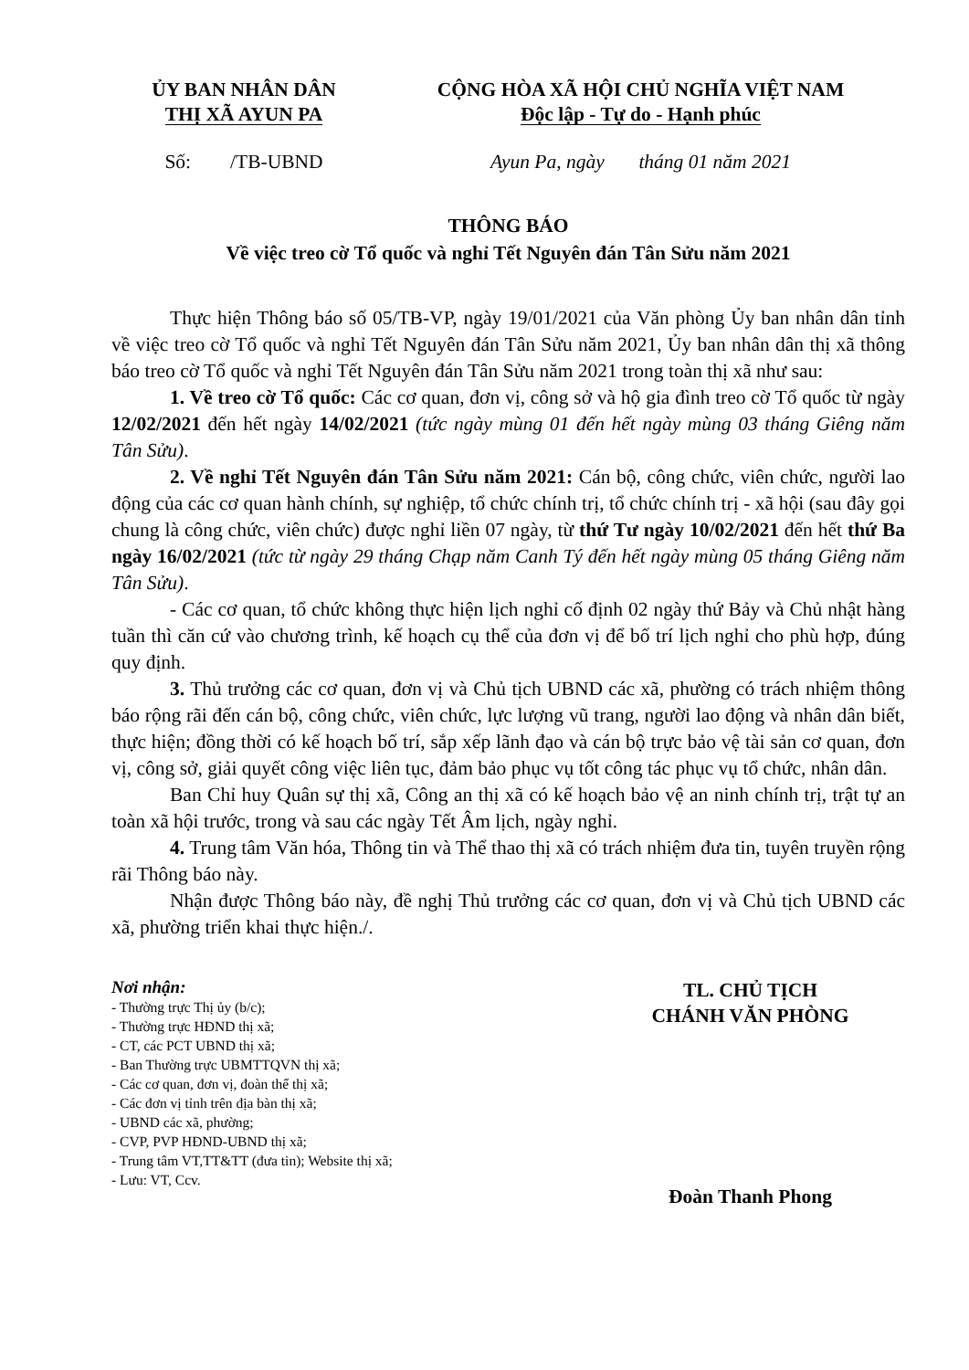ỦY BAN NHÂN DÂN
THỊ XÃ AYUN PA
CỘNG HÒA XÃ HỘI CHỦ NGHĨA VIỆT NAM
Độc lập - Tự do - Hạnh phúc
Số: /TB-UBND Ayun Pa, ngày tháng 01 năm 2021
THÔNG BÁO
Về việc treo cờ Tổ quốc và nghỉ Tết Nguyên đán Tân Sửu năm 2021
Thực hiện Thông báo số 05/TB-VP, ngày 19/01/2021 của Văn phòng Ủy ban nhân dân tỉnh về việc treo cờ Tổ quốc và nghỉ Tết Nguyên đán Tân Sửu năm 2021, Ủy ban nhân dân thị xã thông báo treo cờ Tổ quốc và nghỉ Tết Nguyên đán Tân Sửu năm 2021 trong toàn thị xã như sau:
1. Về treo cờ Tổ quốc: Các cơ quan, đơn vị, công sở và hộ gia đình treo cờ Tổ quốc từ ngày 12/02/2021 đến hết ngày 14/02/2021 (tức ngày mùng 01 đến hết ngày mùng 03 tháng Giêng năm Tân Sửu).
2. Về nghỉ Tết Nguyên đán Tân Sửu năm 2021: Cán bộ, công chức, viên chức, người lao động của các cơ quan hành chính, sự nghiệp, tổ chức chính trị, tổ chức chính trị - xã hội (sau đây gọi chung là công chức, viên chức) được nghỉ liền 07 ngày, từ thứ Tư ngày 10/02/2021 đến hết thứ Ba ngày 16/02/2021 (tức từ ngày 29 tháng Chạp năm Canh Tý đến hết ngày mùng 05 tháng Giêng năm Tân Sửu).
- Các cơ quan, tổ chức không thực hiện lịch nghỉ cố định 02 ngày thứ Bảy và Chủ nhật hàng tuần thì căn cứ vào chương trình, kế hoạch cụ thể của đơn vị để bố trí lịch nghỉ cho phù hợp, đúng quy định.
3. Thủ trưởng các cơ quan, đơn vị và Chủ tịch UBND các xã, phường có trách nhiệm thông báo rộng rãi đến cán bộ, công chức, viên chức, lực lượng vũ trang, người lao động và nhân dân biết, thực hiện; đồng thời có kế hoạch bố trí, sắp xếp lãnh đạo và cán bộ trực bảo vệ tài sản cơ quan, đơn vị, công sở, giải quyết công việc liên tục, đảm bảo phục vụ tốt công tác phục vụ tổ chức, nhân dân.
Ban Chỉ huy Quân sự thị xã, Công an thị xã có kế hoạch bảo vệ an ninh chính trị, trật tự an toàn xã hội trước, trong và sau các ngày Tết Âm lịch, ngày nghỉ.
4. Trung tâm Văn hóa, Thông tin và Thể thao thị xã có trách nhiệm đưa tin, tuyên truyền rộng rãi Thông báo này.
Nhận được Thông báo này, đề nghị Thủ trưởng các cơ quan, đơn vị và Chủ tịch UBND các xã, phường triển khai thực hiện./.
Nơi nhận:
- Thường trực Thị ủy (b/c);
- Thường trực HĐND thị xã;
- CT, các PCT UBND thị xã;
- Ban Thường trực UBMTTQVN thị xã;
- Các cơ quan, đơn vị, đoàn thể thị xã;
- Các đơn vị tỉnh trên địa bàn thị xã;
- UBND các xã, phường;
- CVP, PVP HĐND-UBND thị xã;
- Trung tâm VT,TT&TT (đưa tin); Website thị xã;
- Lưu: VT, Ccv.
TL. CHỦ TỊCH
CHÁNH VĂN PHÒNG
Đoàn Thanh Phong